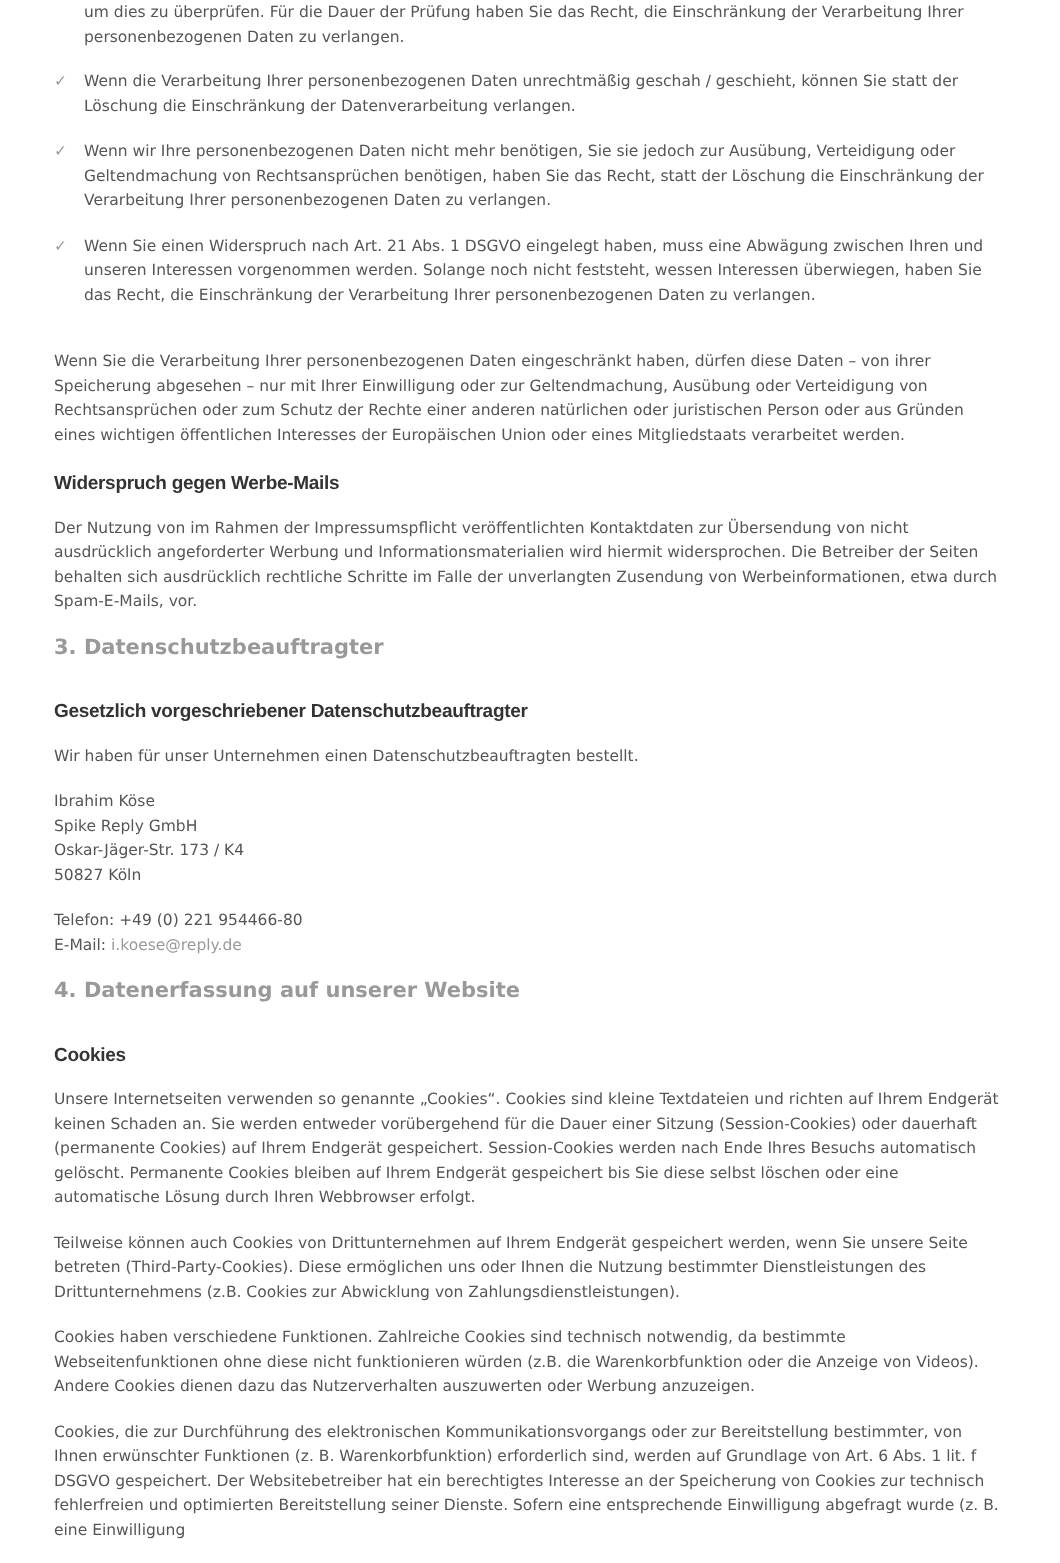um dies zu überprüfen. Für die Dauer der Prüfung haben Sie das Recht, die Einschränkung der Verarbeitung Ihrer personenbezogenen Daten zu verlangen.
✓ Wenn die Verarbeitung Ihrer personenbezogenen Daten unrechtmäßig geschah / geschieht, können Sie statt der Löschung die Einschränkung der Datenverarbeitung verlangen.
✓ Wenn wir Ihre personenbezogenen Daten nicht mehr benötigen, Sie sie jedoch zur Ausübung, Verteidigung oder Geltendmachung von Rechtsansprüchen benötigen, haben Sie das Recht, statt der Löschung die Einschränkung der Verarbeitung Ihrer personenbezogenen Daten zu verlangen.
✓ Wenn Sie einen Widerspruch nach Art. 21 Abs. 1 DSGVO eingelegt haben, muss eine Abwägung zwischen Ihren und unseren Interessen vorgenommen werden. Solange noch nicht feststeht, wessen Interessen überwiegen, haben Sie das Recht, die Einschränkung der Verarbeitung Ihrer personenbezogenen Daten zu verlangen.
Wenn Sie die Verarbeitung Ihrer personenbezogenen Daten eingeschränkt haben, dürfen diese Daten – von ihrer Speicherung abgesehen – nur mit Ihrer Einwilligung oder zur Geltendmachung, Ausübung oder Verteidigung von Rechtsansprüchen oder zum Schutz der Rechte einer anderen natürlichen oder juristischen Person oder aus Gründen eines wichtigen öffentlichen Interesses der Europäischen Union oder eines Mitgliedstaats verarbeitet werden.
Widerspruch gegen Werbe-Mails
Der Nutzung von im Rahmen der Impressumspflicht veröffentlichten Kontaktdaten zur Übersendung von nicht ausdrücklich angeforderter Werbung und Informationsmaterialien wird hiermit widersprochen. Die Betreiber der Seiten behalten sich ausdrücklich rechtliche Schritte im Falle der unverlangten Zusendung von Werbeinformationen, etwa durch Spam-E-Mails, vor.
3. Datenschutzbeauftragter
Gesetzlich vorgeschriebener Datenschutzbeauftragter
Wir haben für unser Unternehmen einen Datenschutzbeauftragten bestellt.
Ibrahim Köse
Spike Reply GmbH
Oskar-Jäger-Str. 173 / K4
50827 Köln
Telefon: +49 (0) 221 954466-80
E-Mail: i.koese@reply.de
4. Datenerfassung auf unserer Website
Cookies
Unsere Internetseiten verwenden so genannte „Cookies“. Cookies sind kleine Textdateien und richten auf Ihrem Endgerät keinen Schaden an. Sie werden entweder vorübergehend für die Dauer einer Sitzung (Session-Cookies) oder dauerhaft (permanente Cookies) auf Ihrem Endgerät gespeichert. Session-Cookies werden nach Ende Ihres Besuchs automatisch gelöscht. Permanente Cookies bleiben auf Ihrem Endgerät gespeichert bis Sie diese selbst löschen oder eine automatische Lösung durch Ihren Webbrowser erfolgt.
Teilweise können auch Cookies von Drittunternehmen auf Ihrem Endgerät gespeichert werden, wenn Sie unsere Seite betreten (Third-Party-Cookies). Diese ermöglichen uns oder Ihnen die Nutzung bestimmter Dienstleistungen des Drittunternehmens (z.B. Cookies zur Abwicklung von Zahlungsdienstleistungen).
Cookies haben verschiedene Funktionen. Zahlreiche Cookies sind technisch notwendig, da bestimmte Webseitenfunktionen ohne diese nicht funktionieren würden (z.B. die Warenkorbfunktion oder die Anzeige von Videos). Andere Cookies dienen dazu das Nutzerverhalten auszuwerten oder Werbung anzuzeigen.
Cookies, die zur Durchführung des elektronischen Kommunikationsvorgangs oder zur Bereitstellung bestimmter, von Ihnen erwünschter Funktionen (z. B. Warenkorbfunktion) erforderlich sind, werden auf Grundlage von Art. 6 Abs. 1 lit. f DSGVO gespeichert. Der Websitebetreiber hat ein berechtigtes Interesse an der Speicherung von Cookies zur technisch fehlerfreien und optimierten Bereitstellung seiner Dienste. Sofern eine entsprechende Einwilligung abgefragt wurde (z. B. eine Einwilligung